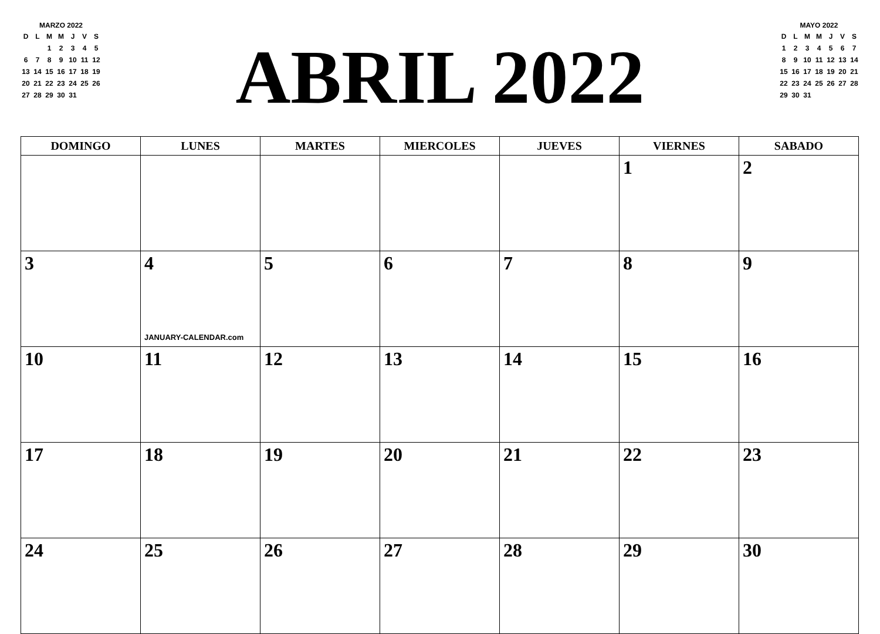MARZO 2022
| D | L | M | M | J | V | S |
| | | 1 | 2 | 3 | 4 | 5 |
| 6 | 7 | 8 | 9 | 10 | 11 | 12 |
| 13 | 14 | 15 | 16 | 17 | 18 | 19 |
| 20 | 21 | 22 | 23 | 24 | 25 | 26 |
| 27 | 28 | 29 | 30 | 31 | | |
ABRIL 2022
MAYO 2022
| D | L | M | M | J | V | S |
| 1 | 2 | 3 | 4 | 5 | 6 | 7 |
| 8 | 9 | 10 | 11 | 12 | 13 | 14 |
| 15 | 16 | 17 | 18 | 19 | 20 | 21 |
| 22 | 23 | 24 | 25 | 26 | 27 | 28 |
| 29 | 30 | 31 | | | | |
| DOMINGO | LUNES | MARTES | MIERCOLES | JUEVES | VIERNES | SABADO |
| --- | --- | --- | --- | --- | --- | --- |
| | | | | | 1 | 2 |
| 3 | 4 JANUARY-CALENDAR.com | 5 | 6 | 7 | 8 | 9 |
| 10 | 11 | 12 | 13 | 14 | 15 | 16 |
| 17 | 18 | 19 | 20 | 21 | 22 | 23 |
| 24 | 25 | 26 | 27 | 28 | 29 | 30 |